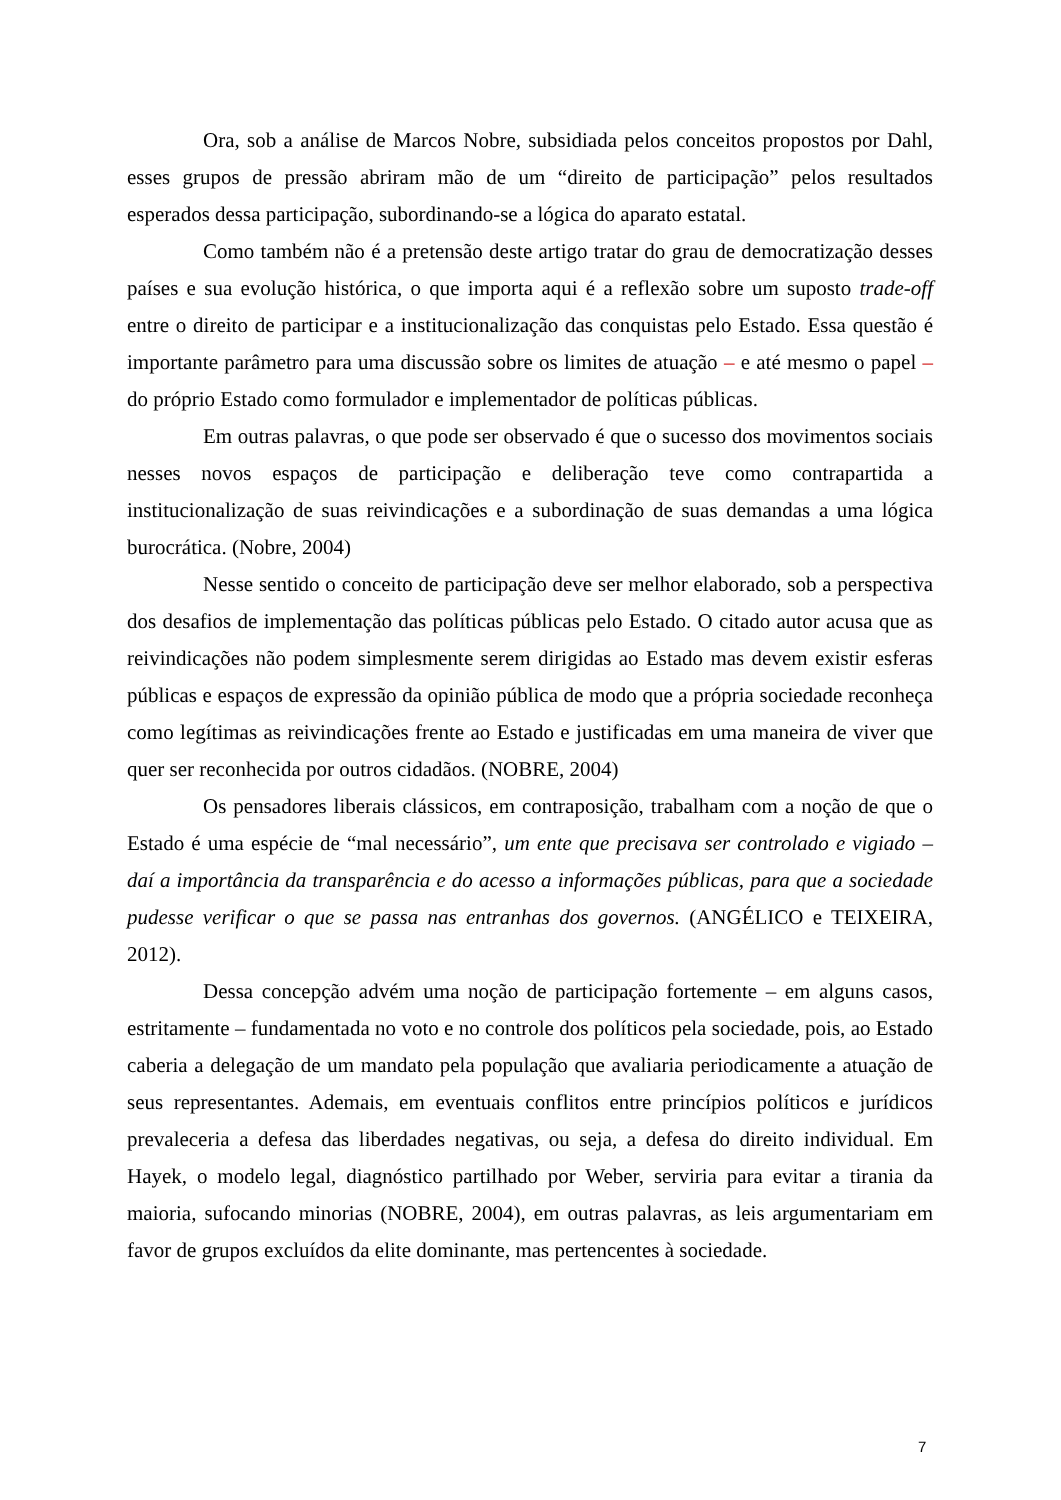Ora, sob a análise de Marcos Nobre, subsidiada pelos conceitos propostos por Dahl, esses grupos de pressão abriram mão de um “direito de participação” pelos resultados esperados dessa participação, subordinando-se a lógica do aparato estatal.
Como também não é a pretensão deste artigo tratar do grau de democratização desses países e sua evolução histórica, o que importa aqui é a reflexão sobre um suposto trade-off entre o direito de participar e a institucionalização das conquistas pelo Estado. Essa questão é importante parâmetro para uma discussão sobre os limites de atuação – e até mesmo o papel – do próprio Estado como formulador e implementador de políticas públicas.
Em outras palavras, o que pode ser observado é que o sucesso dos movimentos sociais nesses novos espaços de participação e deliberação teve como contrapartida a institucionalização de suas reivindicações e a subordinação de suas demandas a uma lógica burocrática. (Nobre, 2004)
Nesse sentido o conceito de participação deve ser melhor elaborado, sob a perspectiva dos desafios de implementação das políticas públicas pelo Estado. O citado autor acusa que as reivindicações não podem simplesmente serem dirigidas ao Estado mas devem existir esferas públicas e espaços de expressão da opinião pública de modo que a própria sociedade reconheça como legítimas as reivindicações frente ao Estado e justificadas em uma maneira de viver que quer ser reconhecida por outros cidadãos. (NOBRE, 2004)
Os pensadores liberais clássicos, em contraposição, trabalham com a noção de que o Estado é uma espécie de “mal necessário”, um ente que precisava ser controlado e vigiado – daí a importância da transparência e do acesso a informações públicas, para que a sociedade pudesse verificar o que se passa nas entranhas dos governos. (ANGÉLICO e TEIXEIRA, 2012).
Dessa concepção advém uma noção de participação fortemente – em alguns casos, estritamente – fundamentada no voto e no controle dos políticos pela sociedade, pois, ao Estado caberia a delegação de um mandato pela população que avaliaria periodicamente a atuação de seus representantes. Ademais, em eventuais conflitos entre princípios políticos e jurídicos prevaleceria a defesa das liberdades negativas, ou seja, a defesa do direito individual. Em Hayek, o modelo legal, diagnóstico partilhado por Weber, serviria para evitar a tirania da maioria, sufocando minorias (NOBRE, 2004), em outras palavras, as leis argumentariam em favor de grupos excluídos da elite dominante, mas pertencentes à sociedade.
7